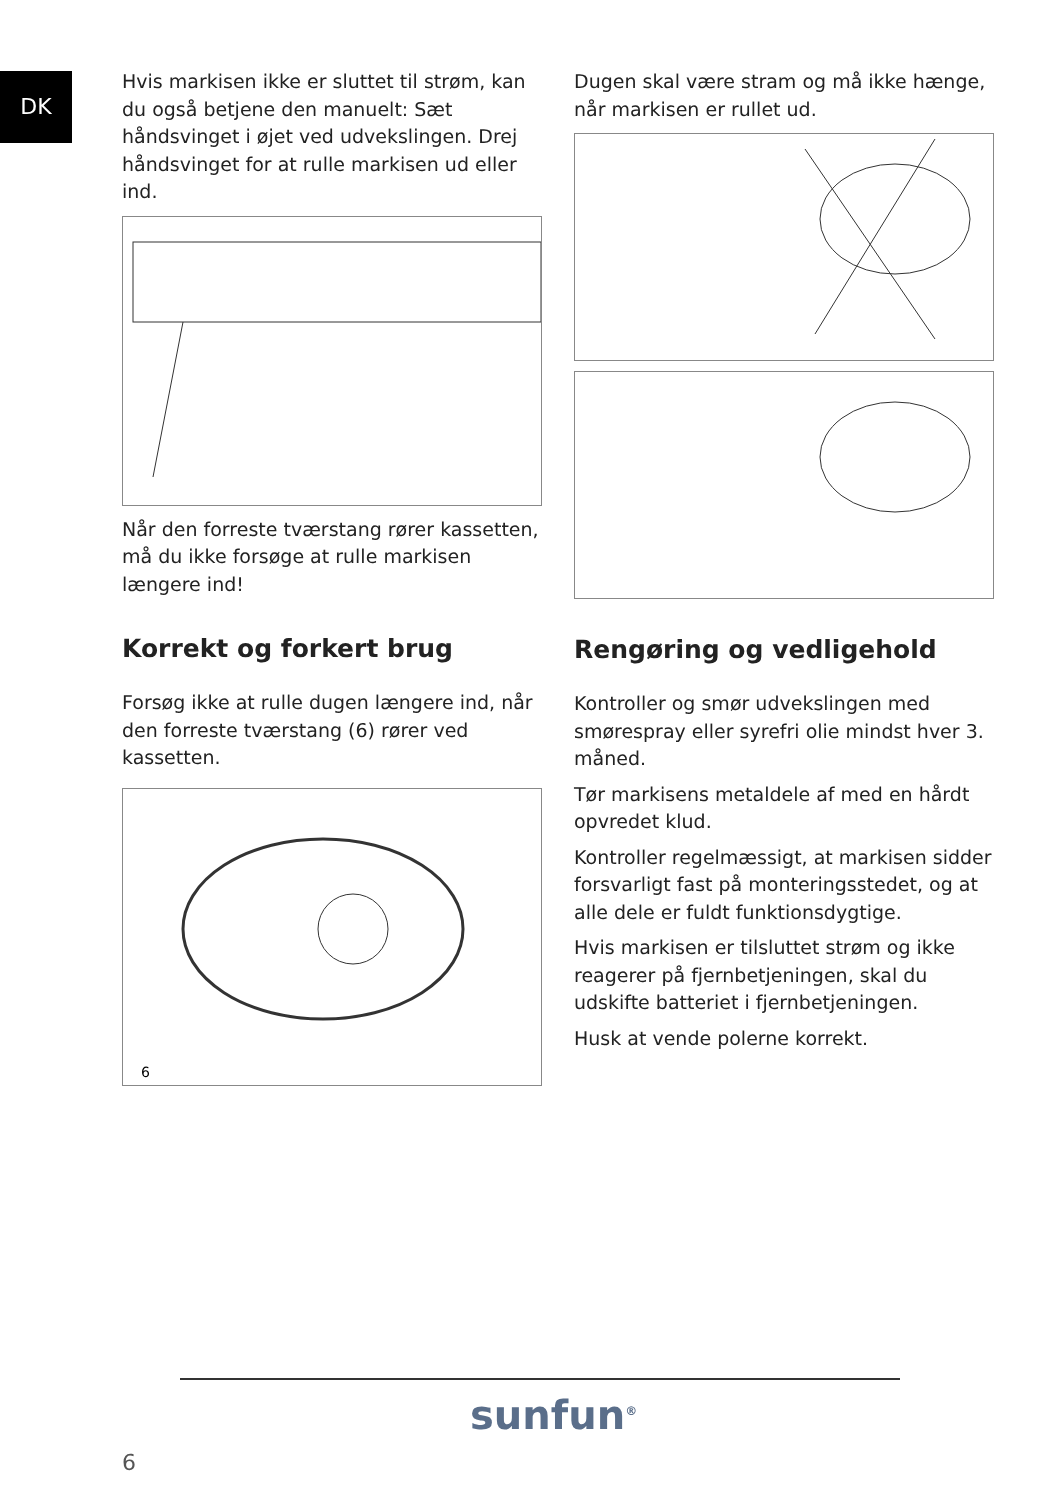DK
Hvis markisen ikke er sluttet til strøm, kan du også betjene den manuelt: Sæt håndsvinget i øjet ved udvekslingen. Drej håndsvinget for at rulle markisen ud eller ind.
Når den forreste tværstang rører kassetten, må du ikke forsøge at rulle markisen længere ind!
Korrekt og forkert brug
Forsøg ikke at rulle dugen længere ind, når den forreste tværstang (6) rører ved kassetten.
6
Dugen skal være stram og må ikke hænge, når markisen er rullet ud.
Rengøring og vedligehold
Kontroller og smør udvekslingen med smørespray eller syrefri olie mindst hver 3. måned.
Tør markisens metaldele af med en hårdt opvredet klud.
Kontroller regelmæssigt, at markisen sidder forsvarligt fast på monteringsstedet, og at alle dele er fuldt funktionsdygtige.
Hvis markisen er tilsluttet strøm og ikke reagerer på fjernbetjeningen, skal du udskifte batteriet i fjernbetjeningen.
Husk at vende polerne korrekt.
sunfun<sup>®</sup>
6